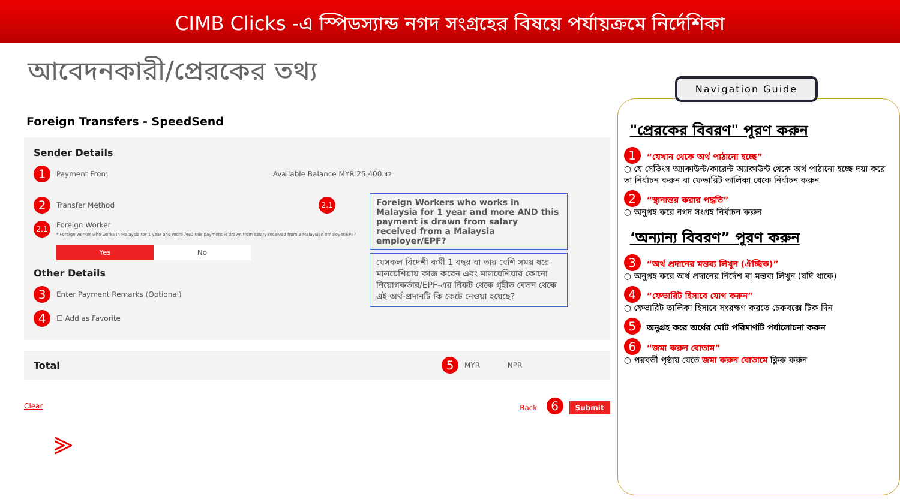CIMB Clicks -এ স্পিডস্যান্ড নগদ সংগ্রহের বিষয়ে পর্যায়ক্রমে নির্দেশিকা
আবেদনকারী/প্রেরকের তথ্য
Foreign Transfers - SpeedSend
Sender Details
1 Payment From Available Balance MYR 25,400.<sup>42</sup>
2 Transfer Method 2.1
2.1 Foreign Worker
* Foreign worker who works in Malaysia for 1 year and more AND this payment is drawn from salary received from a Malaysian employer/EPF?
Yes No
Other Details
3 Enter Payment Remarks (Optional)
4 ☐ Add as Favorite
Foreign Workers who works in Malaysia for 1 year and more AND this payment is drawn from salary received from a Malaysia employer/EPF?
যেসকল বিদেশী কর্মী 1 বছর বা তার বেশি সময় ধরে মালয়েশিয়ায় কাজ করেন এবং মালয়েশিয়ার কোনো নিয়োগকর্তার/EPF-এর নিকট থেকে গৃহীত বেতন থেকে এই অর্থ-প্রদানটি কি কেটে নেওয়া হয়েছে?
Total 5 MYR NPR
Clear Back 6 Submit
⪢
Navigation Guide
"প্রেরকের বিবরণ" পূরণ করুন
1 “যেখান থেকে অর্থ পাঠানো হচ্ছে”
○ যে সেভিংস অ্যাকাউন্ট/কারেন্ট অ্যাকাউন্ট থেকে অর্থ পাঠানো হচ্ছে দয়া করে তা নির্বাচন করুন বা ফেভারিট তালিকা থেকে নির্বাচন করুন
2 “স্থানান্তর করার পদ্ধতি”
○ অনুগ্রহ করে নগদ সংগ্রহ নির্বাচন করুন
‘অন্যান্য বিবরণ” পূরণ করুন
3 “অর্থ প্রদানের মন্তব্য লিখুন (ঐচ্ছিক)”
○ অনুগ্রহ করে অর্থ প্রদানের নির্দেশ বা মন্তব্য লিখুন (যদি থাকে)
4 “ফেভারিট হিসাবে যোগ করুন”
○ ফেভারিট তালিকা হিসাবে সংরক্ষণ করতে চেকবক্সে টিক দিন
5 অনুগ্রহ করে অর্থের মোট পরিমাণটি পর্যালোচনা করুন
6 “জমা করুন বোতাম”
○ পরবর্তী পৃষ্ঠায় যেতে জমা করুন বোতামে ক্লিক করুন